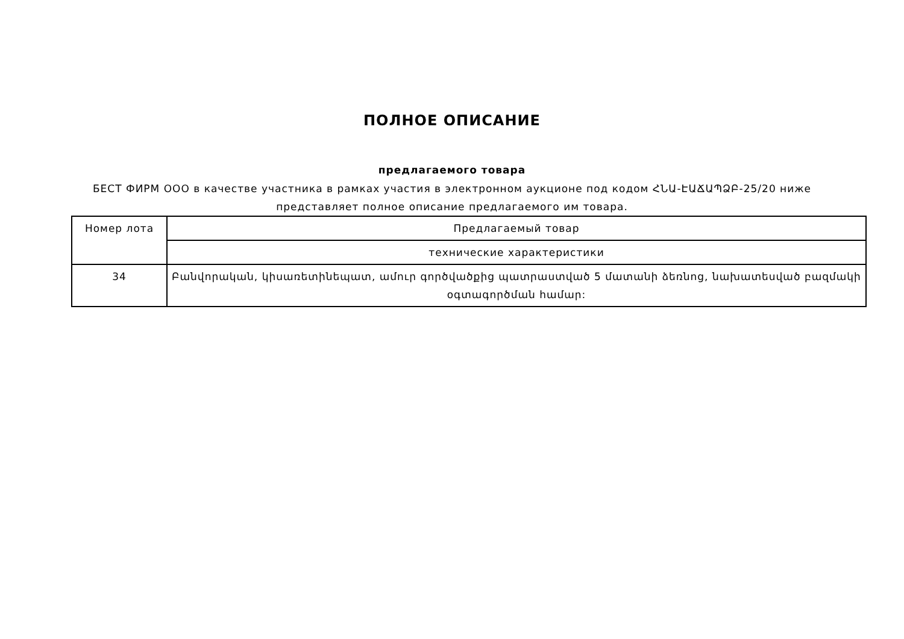ПОЛНОЕ ОПИСАНИЕ
предлагаемого товара
БЕСТ ФИРМ ООО в качестве участника в рамках участия в электронном аукционе под кодом ՀՆԱ-ԷԱՃԱՊՁԲ-25/20 ниже представляет полное описание предлагаемого им товара.
| Номер лота | Предлагаемый товар |
| --- | --- |
| | технические характеристики |
| 34 | Բանվորական, կիսառետինեպատ, ամուր գործվածքից պատրաստված 5 մատանի ձեռնոց, նախատեսված բազմակի օգտագործման համար: |